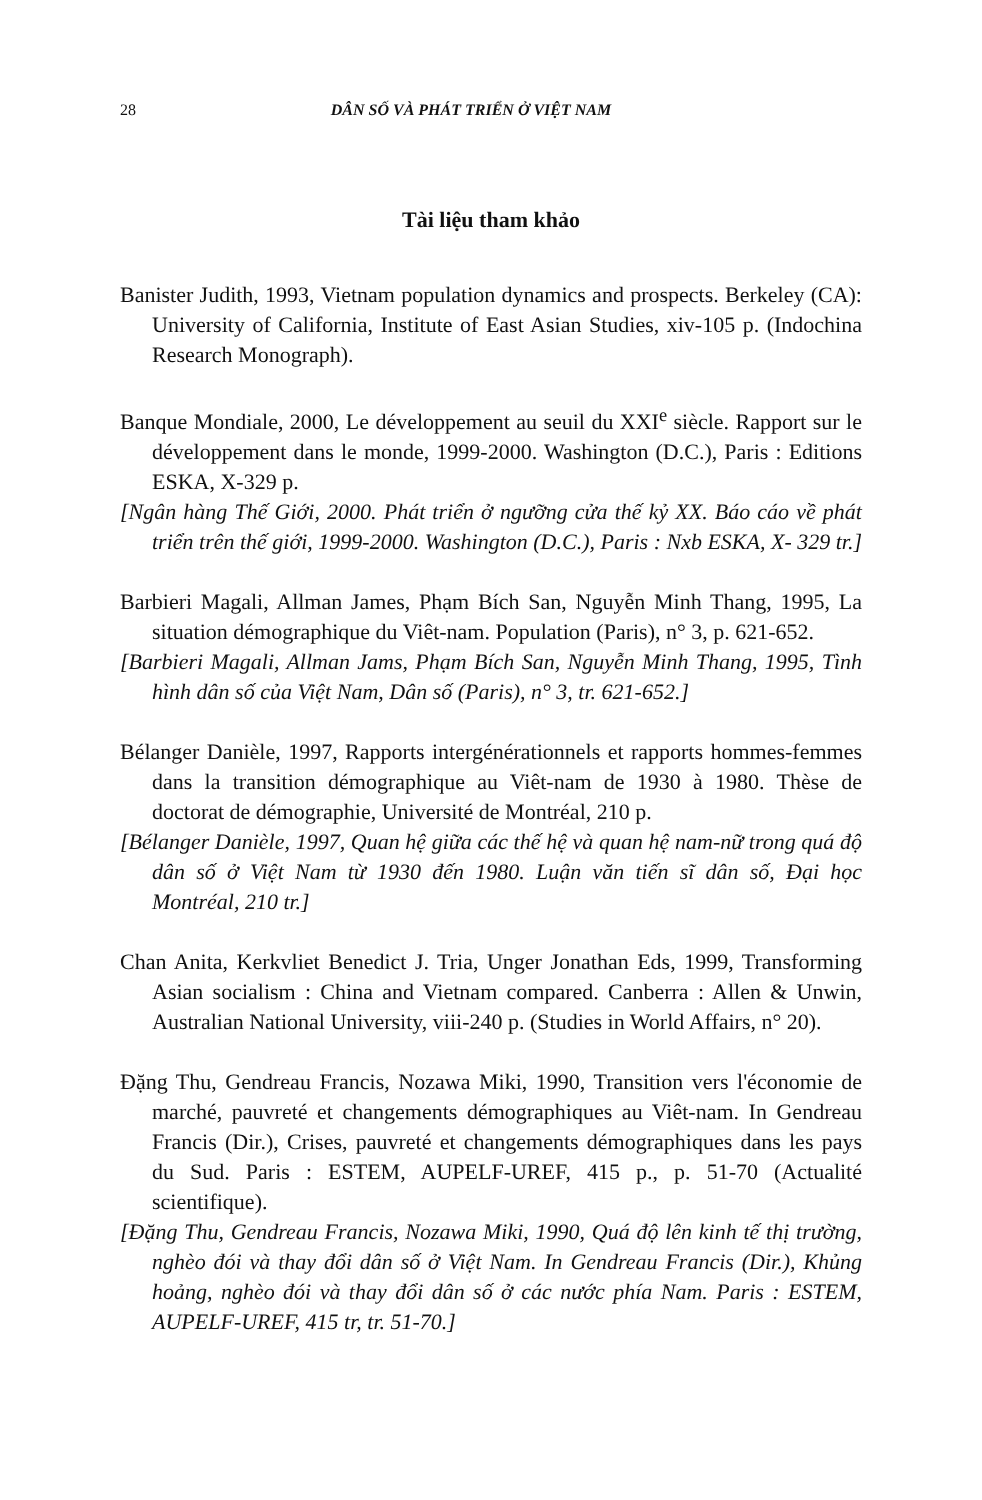28 DÂN SỐ VÀ PHÁT TRIỂN Ở VIỆT NAM
Tài liệu tham khảo
Banister Judith, 1993, Vietnam population dynamics and prospects. Berkeley (CA): University of California, Institute of East Asian Studies, xiv-105 p. (Indochina Research Monograph).
Banque Mondiale, 2000, Le développement au seuil du XXI<sup>e</sup> siècle. Rapport sur le développement dans le monde, 1999-2000. Washington (D.C.), Paris : Editions ESKA, X-329 p.
[Ngân hàng Thế Giới, 2000. Phát triển ở ngưỡng cửa thế kỷ XX. Báo cáo về phát triển trên thế giới, 1999-2000. Washington (D.C.), Paris : Nxb ESKA, X- 329 tr.]
Barbieri Magali, Allman James, Phạm Bích San, Nguyễn Minh Thang, 1995, La situation démographique du Viêt-nam. Population (Paris), n° 3, p. 621-652.
[Barbieri Magali, Allman Jams, Phạm Bích San, Nguyễn Minh Thang, 1995, Tình hình dân số của Việt Nam, Dân số (Paris), n° 3, tr. 621-652.]
Bélanger Danièle, 1997, Rapports intergénérationnels et rapports hommes-femmes dans la transition démographique au Viêt-nam de 1930 à 1980. Thèse de doctorat de démographie, Université de Montréal, 210 p.
[Bélanger Danièle, 1997, Quan hệ giữa các thế hệ và quan hệ nam-nữ trong quá độ dân số ở Việt Nam từ 1930 đến 1980. Luận văn tiến sĩ dân số, Đại học Montréal, 210 tr.]
Chan Anita, Kerkvliet Benedict J. Tria, Unger Jonathan Eds, 1999, Transforming Asian socialism : China and Vietnam compared. Canberra : Allen & Unwin, Australian National University, viii-240 p. (Studies in World Affairs, n° 20).
Đặng Thu, Gendreau Francis, Nozawa Miki, 1990, Transition vers l'économie de marché, pauvreté et changements démographiques au Viêt-nam. In Gendreau Francis (Dir.), Crises, pauvreté et changements démographiques dans les pays du Sud. Paris : ESTEM, AUPELF-UREF, 415 p., p. 51-70 (Actualité scientifique).
[Đặng Thu, Gendreau Francis, Nozawa Miki, 1990, Quá độ lên kinh tế thị trường, nghèo đói và thay đổi dân số ở Việt Nam. In Gendreau Francis (Dir.), Khủng hoảng, nghèo đói và thay đổi dân số ở các nước phía Nam. Paris : ESTEM, AUPELF-UREF, 415 tr, tr. 51-70.]